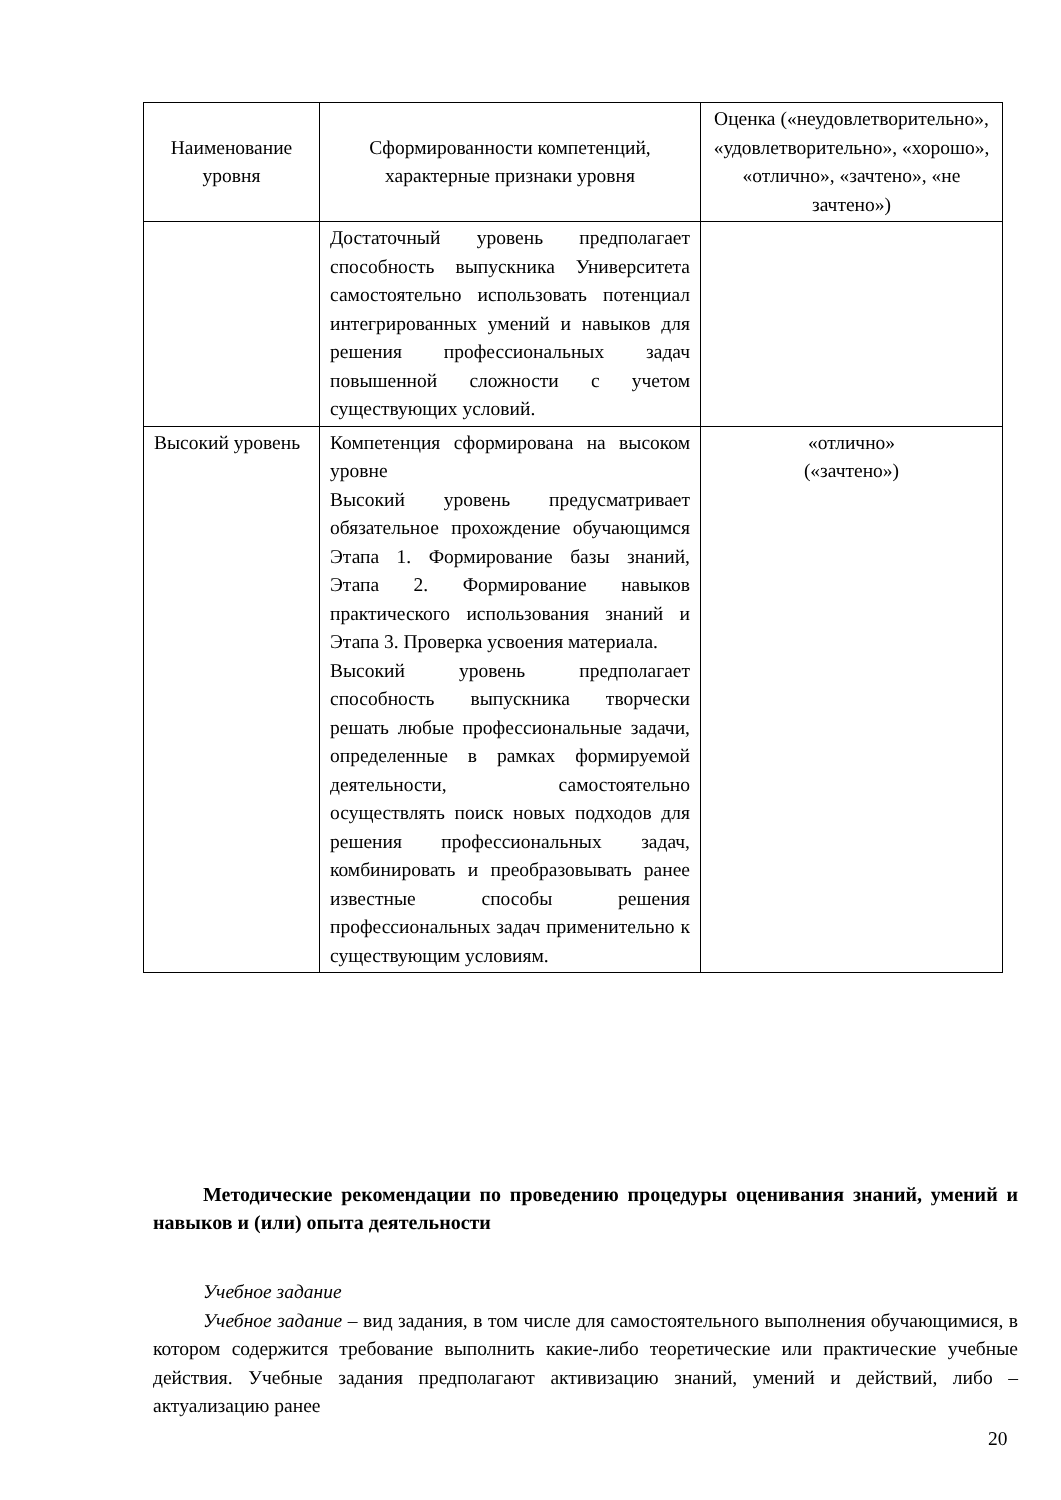| Наименование уровня | Сформированности компетенций, характерные признаки уровня | Оценка («неудовлетворительно», «удовлетворительно», «хорошо», «отлично», «зачтено», «не зачтено») |
| --- | --- | --- |
| | Достаточный уровень предполагает способность выпускника Университета самостоятельно использовать потенциал интегрированных умений и навыков для решения профессиональных задач повышенной сложности с учетом существующих условий. | |
| Высокий уровень | Компетенция сформирована на высоком уровне Высокий уровень предусматривает обязательное прохождение обучающимся Этапа 1. Формирование базы знаний, Этапа 2. Формирование навыков практического использования знаний и Этапа 3. Проверка усвоения материала. Высокий уровень предполагает способность выпускника творчески решать любые профессиональные задачи, определенные в рамках формируемой деятельности, самостоятельно осуществлять поиск новых подходов для решения профессиональных задач, комбинировать и преобразовывать ранее известные способы решения профессиональных задач применительно к существующим условиям. | «отлично» («зачтено») |
Методические рекомендации по проведению процедуры оценивания знаний, умений и навыков и (или) опыта деятельности
Учебное задание
Учебное задание – вид задания, в том числе для самостоятельного выполнения обучающимися, в котором содержится требование выполнить какие-либо теоретические или практические учебные действия. Учебные задания предполагают активизацию знаний, умений и действий, либо – актуализацию ранее
20